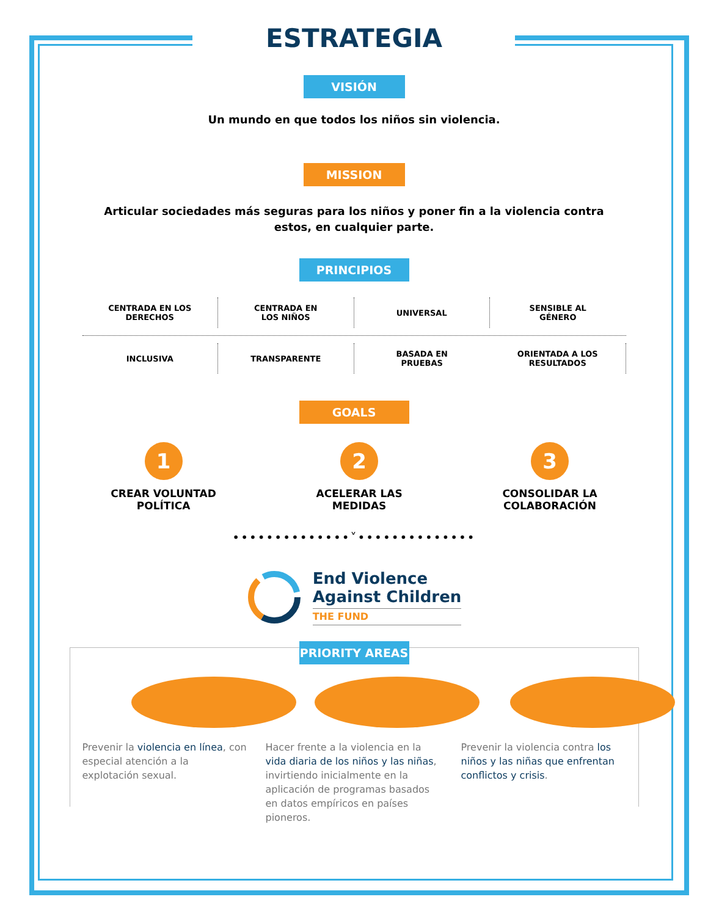ESTRATEGIA
VISIÓN
Un mundo en que todos los niños sin violencia.
MISSION
Articular sociedades más seguras para los niños y poner fin a la violencia contra estos, en cualquier parte.
PRINCIPIOS
CENTRADA EN LOS
DERECHOS
CENTRADA EN
LOS NIÑOS
UNIVERSAL
SENSIBLE AL
GÉNERO
INCLUSIVA
TRANSPARENTE
BASADA EN
PRUEBAS
ORIENTADA A LOS
RESULTADOS
GOALS
1
CREAR VOLUNTAD
POLÍTICA
2
ACELERAR LAS
MEDIDAS
3
CONSOLIDAR LA
COLABORACIÓN
••••••••••••••˅••••••••••••••
End Violence
Against Children
THE FUND
PRIORITY AREAS
Prevenir la violencia en línea, con especial atención a la explotación sexual.
Hacer frente a la violencia en la vida diaria de los niños y las niñas, invirtiendo inicialmente en la aplicación de programas basados en datos empíricos en países pioneros.
Prevenir la violencia contra los niños y las niñas que enfrentan conflictos y crisis.